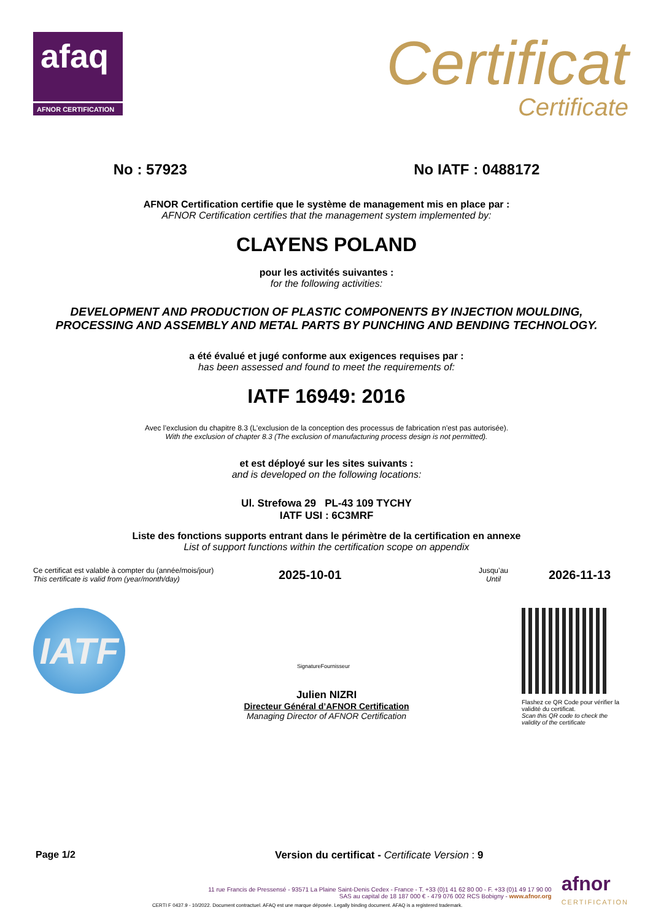afaq
AFNOR CERTIFICATION
Certificat
Certificate
No : 57923 No IATF : 0488172
AFNOR Certification certifie que le système de management mis en place par :
AFNOR Certification certifies that the management system implemented by:
CLAYENS POLAND
pour les activités suivantes :
for the following activities:
DEVELOPMENT AND PRODUCTION OF PLASTIC COMPONENTS BY INJECTION MOULDING,
PROCESSING AND ASSEMBLY AND METAL PARTS BY PUNCHING AND BENDING TECHNOLOGY.
a été évalué et jugé conforme aux exigences requises par :
has been assessed and found to meet the requirements of:
IATF 16949: 2016
Avec l’exclusion du chapitre 8.3 (L'exclusion de la conception des processus de fabrication n'est pas autorisée).
With the exclusion of chapter 8.3 (The exclusion of manufacturing process design is not permitted).
et est déployé sur les sites suivants :
and is developed on the following locations:
Ul. Strefowa 29 PL-43 109 TYCHY
IATF USI : 6C3MRF
Liste des fonctions supports entrant dans le périmètre de la certification en annexe
List of support functions within the certification scope on appendix
Ce certificat est valable à compter du (année/mois/jour)
This certificate is valid from (year/month/day)
2025-10-01
Jusqu’au
Until
2026-11-13
IATF
SignatureFournisseur
Flashez ce QR Code pour vérifier la validité du certificat.
Scan this QR code to check the validity of the certificate
Julien NIZRI
Directeur Général d’AFNOR Certification
Managing Director of AFNOR Certification
Page 1/2 Version du certificat - Certificate Version : 9
11 rue Francis de Pressensé - 93571 La Plaine Saint-Denis Cedex - France - T. +33 (0)1 41 62 80 00 - F. +33 (0)1 49 17 90 00
SAS au capital de 18 187 000 € - 479 076 002 RCS Bobigny - www.afnor.org
afnor
CERTIFICATION
CERTI F 0437.9 - 10/2022. Document contractuel. AFAQ est une marque déposée. Legally binding document. AFAQ is a registered trademark.